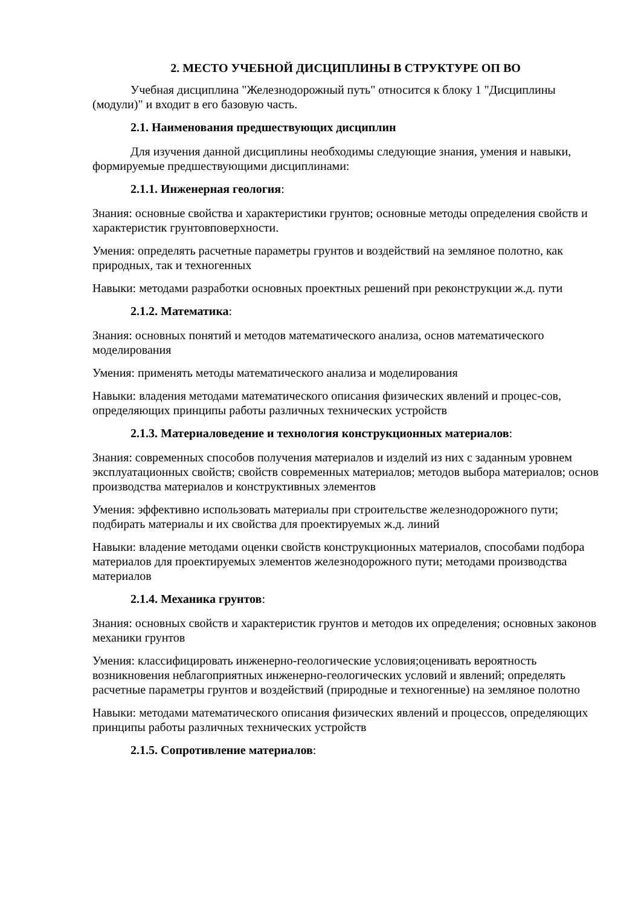2. МЕСТО УЧЕБНОЙ ДИСЦИПЛИНЫ В СТРУКТУРЕ ОП ВО
Учебная дисциплина "Железнодорожный путь" относится к блоку 1 "Дисциплины (модули)" и входит в его базовую часть.
2.1. Наименования предшествующих дисциплин
Для изучения данной дисциплины необходимы следующие знания, умения и навыки, формируемые предшествующими дисциплинами:
2.1.1. Инженерная геология:
Знания: основные свойства и характеристики грунтов; основные методы определения свойств и характеристик грунтовповерхности.
Умения: определять расчетные параметры грунтов и воздействий на земляное полотно, как природных, так и техногенных
Навыки: методами разработки основных проектных решений при реконструкции ж.д. пути
2.1.2. Математика:
Знания: основных понятий и методов математического анализа, основ математического моделирования
Умения: применять методы математического анализа и моделирования
Навыки: владения методами математического описания физических явлений и процес-сов, определяющих принципы работы различных технических устройств
2.1.3. Материаловедение и технология конструкционных материалов:
Знания: современных способов получения материалов и изделий из них с заданным уровнем эксплуатационных свойств; свойств современных материалов; методов выбора материалов; основ производства материалов и конструктивных элементов
Умения: эффективно использовать материалы при строительстве железнодорожного пути; подбирать материалы и их свойства для проектируемых ж.д. линий
Навыки: владение методами оценки свойств конструкционных материалов, способами подбора материалов для проектируемых элементов железнодорожного пути; методами производства материалов
2.1.4. Механика грунтов:
Знания: основных свойств и характеристик грунтов и методов их определения; основных законов механики грунтов
Умения: классифицировать инженерно-геологические условия;оценивать вероятность возникновения неблагоприятных инженерно-геологических условий и явлений; определять расчетные параметры грунтов и воздействий (природные и техногенные) на земляное полотно
Навыки: методами математического описания физических явлений и процессов, определяющих принципы работы различных технических устройств
2.1.5. Сопротивление материалов: